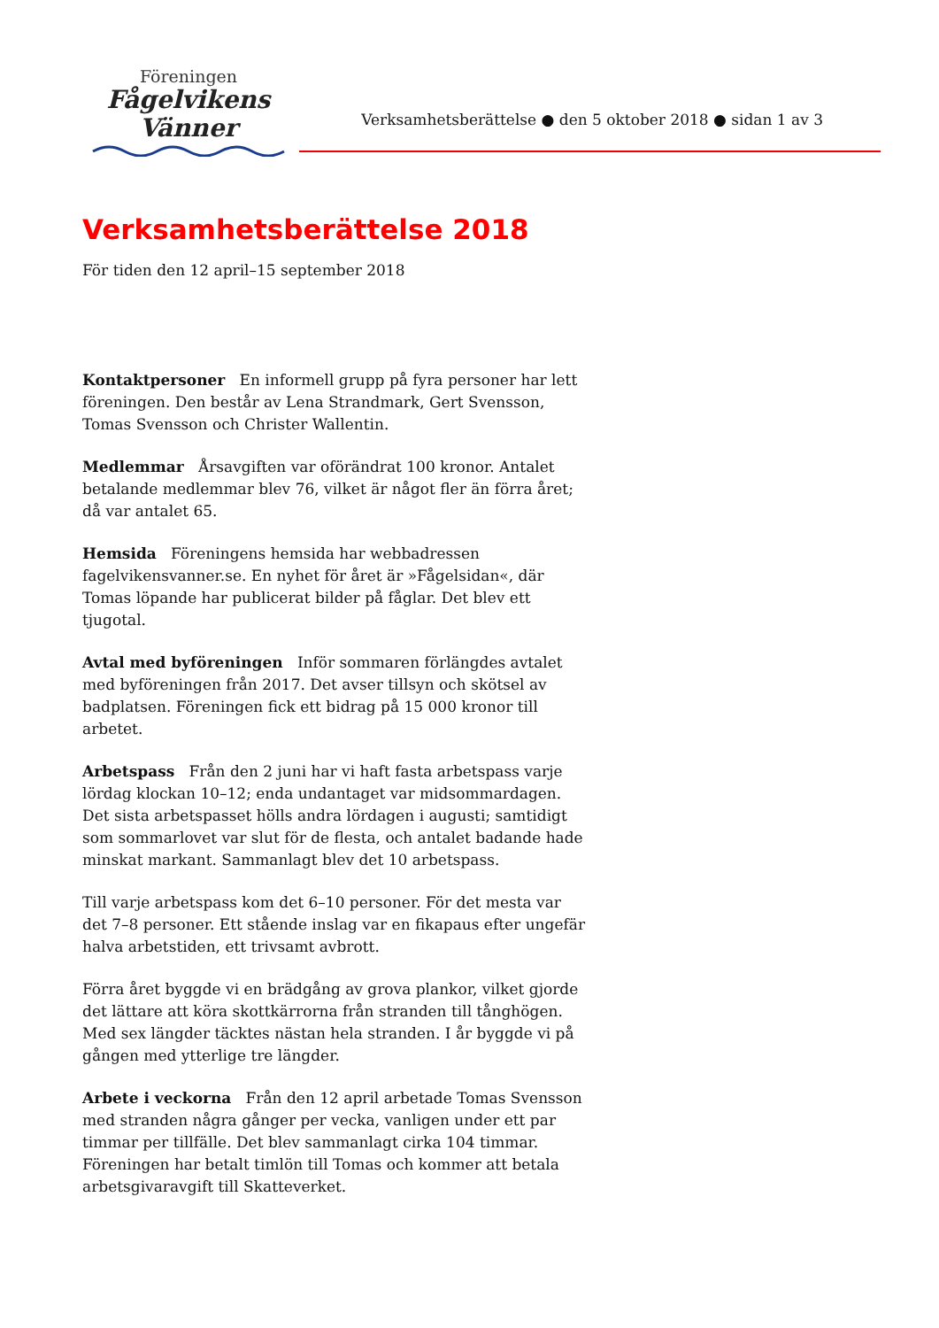Föreningen
Fågelvikens
Vänner
Verksamhetsberättelse ● den 5 oktober 2018 ● sidan 1 av 3
Verksamhetsberättelse 2018
För tiden den 12 april–15 september 2018
Kontaktpersoner En informell grupp på fyra personer har lett föreningen. Den består av Lena Strandmark, Gert Svensson, Tomas Svensson och Christer Wallentin.
Medlemmar Årsavgiften var oförändrat 100 kronor. Antalet betalande medlemmar blev 76, vilket är något fler än förra året; då var antalet 65.
Hemsida Föreningens hemsida har webbadressen fagelvikensvanner.se. En nyhet för året är »Fågelsidan«, där Tomas löpande har publicerat bilder på fåglar. Det blev ett tjugotal.
Avtal med byföreningen Inför sommaren förlängdes avtalet med byföreningen från 2017. Det avser tillsyn och skötsel av badplatsen. Föreningen fick ett bidrag på 15 000 kronor till arbetet.
Arbetspass Från den 2 juni har vi haft fasta arbetspass varje lördag klockan 10–12; enda undantaget var midsommardagen. Det sista arbetspasset hölls andra lördagen i augusti; samtidigt som sommarlovet var slut för de flesta, och antalet badande hade minskat markant. Sammanlagt blev det 10 arbetspass.
Till varje arbetspass kom det 6–10 personer. För det mesta var det 7–8 personer. Ett stående inslag var en fikapaus efter ungefär halva arbetstiden, ett trivsamt avbrott.
Förra året byggde vi en brädgång av grova plankor, vilket gjorde det lättare att köra skottkärrorna från stranden till tånghögen. Med sex längder täcktes nästan hela stranden. I år byggde vi på gången med ytterlige tre längder.
Arbete i veckorna Från den 12 april arbetade Tomas Svensson med stranden några gånger per vecka, vanligen under ett par timmar per tillfälle. Det blev sammanlagt cirka 104 timmar. Föreningen har betalt timlön till Tomas och kommer att betala arbetsgivaravgift till Skatteverket.